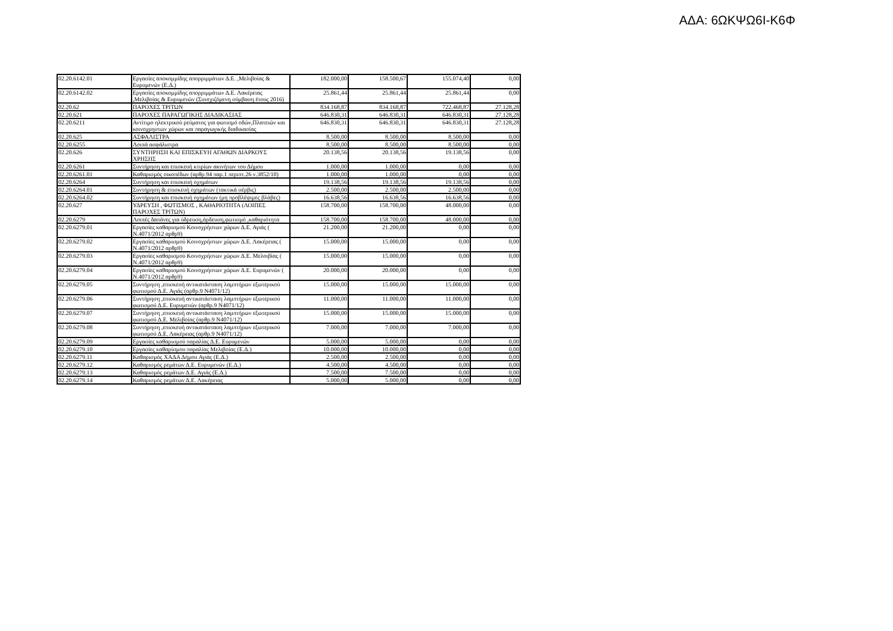ΑΔΑ: 6ΩΚΨΩ6Ι-Κ6Φ
| 02.20.6142.01 | Εργασίες αποκομμίδης απορριμμάτων Δ.Ε. ,Μελιβοίας & Ευρυμενών (Ε.Δ.) | 182.000,00 | 158.500,67 | 155.074,40 | 0,00 |
| 02.20.6142.02 | Εργασίες αποκομμίδης απορριμμάτων Δ.Ε. Λακέρειας ,Μελιβοίας & Ευρυμενών (Συνεχιζόμενη σύμβαση έτους 2016) | 25.861,44 | 25.861,44 | 25.861,44 | 0,00 |
| 02.20.62 | ΠΑΡΟΧΕΣ ΤΡΙΤΩΝ | 834.168,87 | 834.168,87 | 722.468,87 | 27.128,28 |
| 02.20.621 | ΠΑΡΟΧΕΣ ΠΑΡΑΓΩΓΙΚΗΣ ΔΙΑΔΙΚΑΣΙΑΣ | 646.830,31 | 646.830,31 | 646.830,31 | 27.128,28 |
| 02.20.6211 | Αντίτιμο ηλεκτρικού ρεύματος για φωτισμό οδών,Πλατειών και κοινοχρηστων χώρων και παραγωγικής διαδικασίας | 646.830,31 | 646.830,31 | 646.830,31 | 27.128,28 |
| 02.20.625 | ΑΣΦΑΛΙΣΤΡΑ | 8.500,00 | 8.500,00 | 8.500,00 | 0,00 |
| 02.20.6255 | Λοιπά ασφάλιστρα | 8.500,00 | 8.500,00 | 8.500,00 | 0,00 |
| 02.20.626 | ΣΥΝΤΗΡΗΣΗ ΚΑΙ ΕΠΙΣΚΕΥΗ ΑΓΑΘΩΝ ΔΙΑΡΚΟΥΣ ΧΡΗΣΗΣ | 20.138,56 | 20.138,56 | 19.138,56 | 0,00 |
| 02.20.6261 | Συντήρηση και επισκευή κτιρίων ακινήτων του Δήμου | 1.000,00 | 1.000,00 | 0,00 | 0,00 |
| 02.20.6261.01 | Καθαρισμός οικοπέδων (αρθρ.94 παρ.1 περιπτ.26 ν.3852/10) | 1.000,00 | 1.000,00 | 0,00 | 0,00 |
| 02.20.6264 | Συντήρηση και επισκευή οχημάτων | 19.138,56 | 19.138,56 | 19.138,56 | 0,00 |
| 02.20.6264.01 | Συντήρηση & επισκευή οχημάτων (τακτικά σέρβις) | 2.500,00 | 2.500,00 | 2.500,00 | 0,00 |
| 02.20.6264.02 | Συντήρηση και επισκευή οχημάτων (μη προβλέψιμες βλάβες) | 16.638,56 | 16.638,56 | 16.638,56 | 0,00 |
| 02.20.627 | ΥΔΡΕΥΣΗ , ΦΩΤΙΣΜΟΣ , ΚΑΘΑΡΙΟΤΗΤΑ (ΛΟΙΠΕΣ ΠΑΡΟΧΕΣ ΤΡΙΤΩΝ) | 158.700,00 | 158.700,00 | 48.000,00 | 0,00 |
| 02.20.6279 | Λοιπές δαπάνες για ύδρευση,άρδευση,φωτισμό ,καθαριότητα | 158.700,00 | 158.700,00 | 48.000,00 | 0,00 |
| 02.20.6279.01 | Εργασίες καθαρισμού Κοινοχρήστων χώρων Δ.Ε. Αγιάς ( Ν.4071/2012 αρθρ9) | 21.200,00 | 21.200,00 | 0,00 | 0,00 |
| 02.20.6279.02 | Εργασίες καθαρισμού Κοινοχρήστων χώρων Δ.Ε. Λακέρειας ( Ν.4071/2012 αρθρ9) | 15.000,00 | 15.000,00 | 0,00 | 0,00 |
| 02.20.6279.03 | Εργασίες καθαρισμού Κοινοχρήστων χώρων Δ.Ε. Μελοιβίας ( Ν.4071/2012 αρθρ9) | 15.000,00 | 15.000,00 | 0,00 | 0,00 |
| 02.20.6279.04 | Εργασίες καθαρισμού Κοινοχρήστων χώρων Δ.Ε. Ευρυμενών ( Ν.4071/2012 αρθρ9) | 20.000,00 | 20.000,00 | 0,00 | 0,00 |
| 02.20.6279.05 | Συντήρηση ,επισκευή αντικατάσταση λαμπτήρων εξωτερικού φωτισμού Δ.Ε. Αγιάς (αρθρ.9 Ν4071/12) | 15.000,00 | 15.000,00 | 15.000,00 | 0,00 |
| 02.20.6279.06 | Συντήρηση ,επισκευή αντικατάσταση λαμπτήρων εξωτερικού φωτισμού Δ.Ε. Ευρυμενών (αρθρ.9 Ν4071/12) | 11.000,00 | 11.000,00 | 11.000,00 | 0,00 |
| 02.20.6279.07 | Συντήρηση ,επισκευή αντικατάσταση λαμπτήρων εξωτερικού φωτισμού Δ.Ε. Μελιβοίας (αρθρ.9 Ν4071/12) | 15.000,00 | 15.000,00 | 15.000,00 | 0,00 |
| 02.20.6279.08 | Συντήρηση ,επισκευή αντικατάσταση λαμπτήρων εξωτερικού φωτισμού Δ.Ε. Λακέρειας (αρθρ.9 Ν4071/12) | 7.000,00 | 7.000,00 | 7.000,00 | 0,00 |
| 02.20.6279.09 | Εργασίες καθαρισμού παραλίας Δ.Ε. Ευρυμενών | 5.000,00 | 5.000,00 | 0,00 | 0,00 |
| 02.20.6279.10 | Εργασίες καθαρίσμου παραλίας Μελιβοίας (Ε.Δ.) | 10.000,00 | 10.000,00 | 0,00 | 0,00 |
| 02.20.6279.11 | Καθαρισμός ΧΑΔΑ Δήμου Αγιάς (Ε.Δ.) | 2.500,00 | 2.500,00 | 0,00 | 0,00 |
| 02.20.6279.12 | Καθαρισμός ρεμάτων Δ.Ε. Ευρυμενών (Ε.Δ.) | 4.500,00 | 4.500,00 | 0,00 | 0,00 |
| 02.20.6279.13 | Καθαρισμός ρεμάτων Δ.Ε. Αγιάς (Ε.Δ.) | 7.500,00 | 7.500,00 | 0,00 | 0,00 |
| 02.20.6279.14 | Καθαρισμός ρεμάτων Δ.Ε. Λακέρειας | 5.000,00 | 5.000,00 | 0,00 | 0,00 |